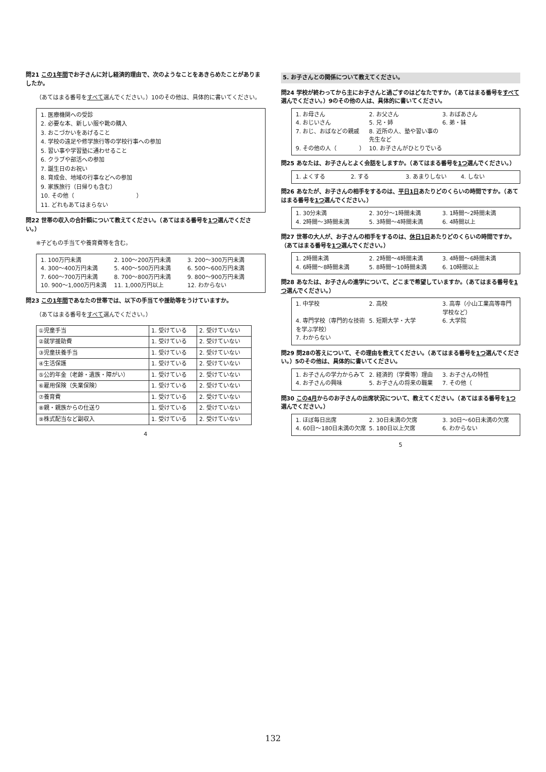問21 この1年間でお子さんに対し経済的理由で、次のようなことをあきらめたことがありましたか。
（あてはまる番号をすべて選んでください。）10のその他は、具体的に書いてください。
1. 医療機関への受診
2. 必要な本、新しい服や靴の購入
3. おこづかいをあげること
4. 学校の遠足や修学旅行等の学校行事への参加
5. 習い事や学習塾に通わせること
6. クラブや部活への参加
7. 誕生日のお祝い
8. 育成会、地域の行事などへの参加
9. 家族旅行（日帰りも含む）
10. その他（　　　　　　　　　　　）
11. どれもあてはまらない
問22 世帯の収入の合計額について教えてください。（あてはまる番号を1つ選んでください。）
※子どもの手当てや養育費等を含む。
1. 100万円未満 2. 100～200万円未満 3. 200～300万円未満 4. 300～400万円未満 5. 400～500万円未満 6. 500～600万円未満 7. 600～700万円未満 8. 700～800万円未満 9. 800～900万円未満 10. 900～1,000万円未満 11. 1,000万円以上 12. わからない
問23 この1年間であなたの世帯では、以下の手当てや援助等をうけていますか。
（あてはまる番号をすべて選んでください。）
| ①児童手当 | 1. 受けている | 2. 受けていない |
| ②就学援助費 | 1. 受けている | 2. 受けていない |
| ③児童扶養手当 | 1. 受けている | 2. 受けていない |
| ④生活保護 | 1. 受けている | 2. 受けていない |
| ⑤公的年金（老齢・遺族・障がい） | 1. 受けている | 2. 受けていない |
| ⑥雇用保険（失業保険） | 1. 受けている | 2. 受けていない |
| ⑦養育費 | 1. 受けている | 2. 受けていない |
| ⑧親・親族からの仕送り | 1. 受けている | 2. 受けていない |
| ⑨株式配当など副収入 | 1. 受けている | 2. 受けていない |
4
5. お子さんとの関係について教えてください。
問24 学校が終わってから主にお子さんと過ごすのはどなたですか。（あてはまる番号をすべて選んでください。）9のその他の人は、具体的に書いてください。
1. お母さん 2. お父さん 3. おばあさん 4. おじいさん 5. 兄・姉 6. 弟・妹 7. おじ、おばなどの親戚 8. 近所の人、塾や習い事の先生など 9. その他の人（　　　　） 10. お子さんがひとりでいる
問25 あなたは、お子さんとよく会話をしますか。（あてはまる番号を1つ選んでください。）
1. よくする 2. する 3. あまりしない 4. しない
問26 あなたが、お子さんの相手をするのは、平日1日あたりどのくらいの時間ですか。（あてはまる番号を1つ選んでください。）
1. 30分未満 2. 30分～1時間未満 3. 1時間～2時間未満 4. 2時間～3時間未満 5. 3時間～4時間未満 6. 4時間以上
問27 世帯の大人が、お子さんの相手をするのは、休日1日あたりどのくらいの時間ですか。（あてはまる番号を1つ選んでください。）
1. 2時間未満 2. 2時間～4時間未満 3. 4時間～6時間未満 4. 6時間～8時間未満 5. 8時間～10時間未満 6. 10時間以上
問28 あなたは、お子さんの進学について、どこまで希望していますか。（あてはまる番号を1つ選んでください。）
1. 中学校 2. 高校 3. 高専（小山工業高等専門学校など） 4. 専門学校（専門的な技術を学ぶ学校） 5. 短期大学・大学 6. 大学院 7. わからない
問29 問28の答えについて、その理由を教えてください。（あてはまる番号を1つ選んでください。）5のその他は、具体的に書いてください。
1. お子さんの学力からみて 2. 経済的（学費等）理由 3. お子さんの特性 4. お子さんの興味 5. お子さんの将来の職業 7. その他（
問30 この4月からのお子さんの出席状況について、教えてください。（あてはまる番号を1つ選んでください。）
1. ほぼ毎日出席 2. 30日未満の欠席 3. 30日～60日未満の欠席 4. 60日～180日未満の欠席 5. 180日以上欠席 6. わからない
5
132